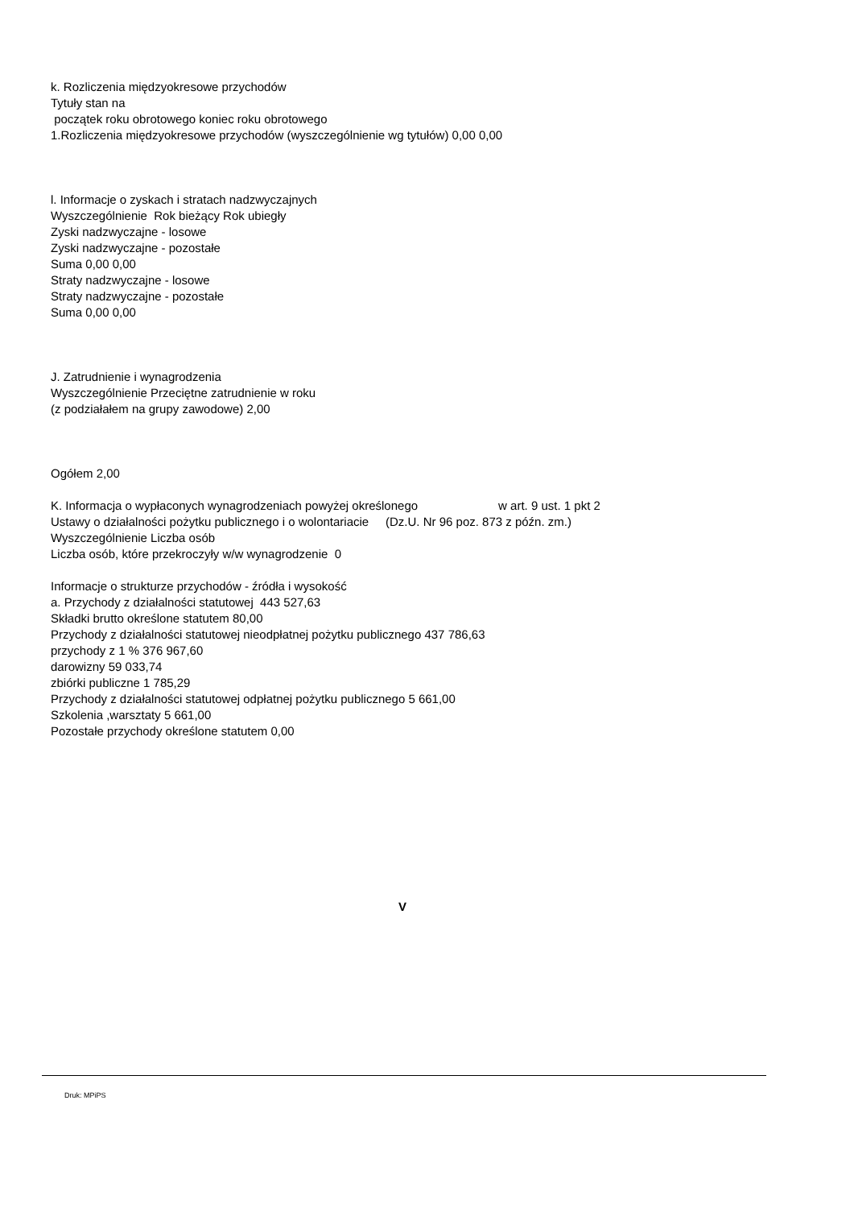k. Rozliczenia międzyokresowe przychodów
Tytuły stan na
początek roku obrotowego koniec roku obrotowego
1.Rozliczenia międzyokresowe przychodów (wyszczególnienie wg tytułów) 0,00 0,00
l. Informacje o zyskach i stratach nadzwyczajnych
Wyszczególnienie Rok bieżący Rok ubiegły
Zyski nadzwyczajne - losowe
Zyski nadzwyczajne - pozostałe
Suma 0,00 0,00
Straty nadzwyczajne - losowe
Straty nadzwyczajne - pozostałe
Suma 0,00 0,00
J. Zatrudnienie i wynagrodzenia
Wyszczególnienie Przeciętne zatrudnienie w roku
(z podziałałem na grupy zawodowe) 2,00
Ogółem 2,00
K. Informacja o wypłaconych wynagrodzeniach powyżej określonego w art. 9 ust. 1 pkt 2
Ustawy o działalności pożytku publicznego i o wolontariacie (Dz.U. Nr 96 poz. 873 z późn. zm.)
Wyszczególnienie Liczba osób
Liczba osób, które przekroczyły w/w wynagrodzenie 0
Informacje o strukturze przychodów - źródła i wysokość
a. Przychody z działalności statutowej 443 527,63
Składki brutto określone statutem 80,00
Przychody z działalności statutowej nieodpłatnej pożytku publicznego 437 786,63
przychody z 1 % 376 967,60
darowizny 59 033,74
zbiórki publiczne 1 785,29
Przychody z działalności statutowej odpłatnej pożytku publicznego 5 661,00
Szkolenia ,warsztaty 5 661,00
Pozostałe przychody określone statutem 0,00
V
Druk: MPiPS